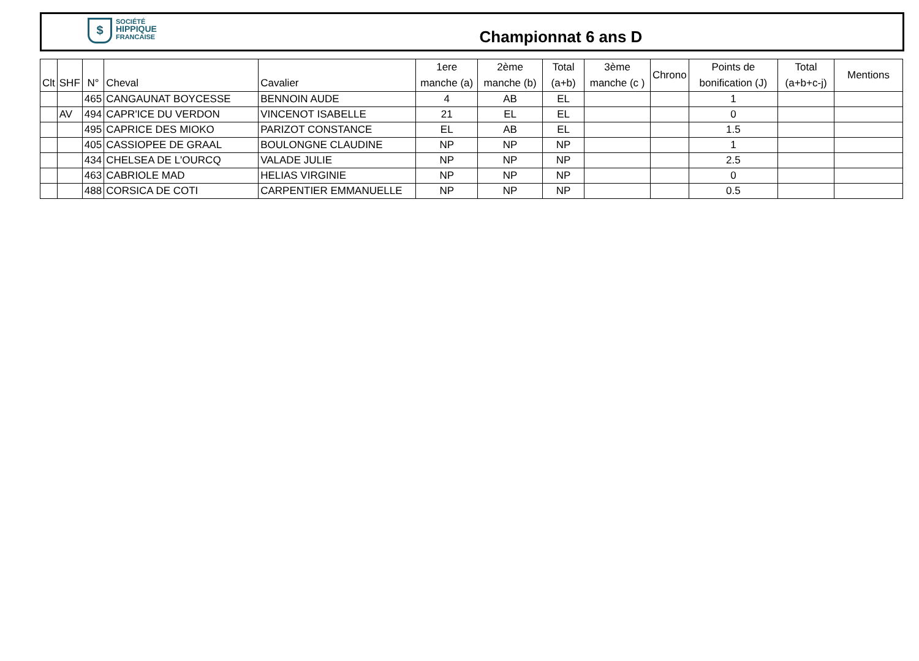$ SOCIÉTÉ
HIPPIQUE
FRANCAISE
Championnat 6 ans D
| Clt | SHF | N° | Cheval | Cavalier | 1ere manche (a) | 2ème manche (b) | Total (a+b) | 3ème manche (c ) | Chrono | Points de bonification (J) | Total (a+b+c-j) | Mentions |
| --- | --- | --- | --- | --- | --- | --- | --- | --- | --- | --- | --- | --- |
| | | 465 | CANGAUNAT BOYCESSE | BENNOIN AUDE | 4 | AB | EL | | | 1 | | |
| | AV | 494 | CAPR'ICE DU VERDON | VINCENOT ISABELLE | 21 | EL | EL | | | 0 | | |
| | | 495 | CAPRICE DES MIOKO | PARIZOT CONSTANCE | EL | AB | EL | | | 1.5 | | |
| | | 405 | CASSIOPEE DE GRAAL | BOULONGNE CLAUDINE | NP | NP | NP | | | 1 | | |
| | | 434 | CHELSEA DE L'OURCQ | VALADE JULIE | NP | NP | NP | | | 2.5 | | |
| | | 463 | CABRIOLE MAD | HELIAS VIRGINIE | NP | NP | NP | | | 0 | | |
| | | 488 | CORSICA DE COTI | CARPENTIER EMMANUELLE | NP | NP | NP | | | 0.5 | | |